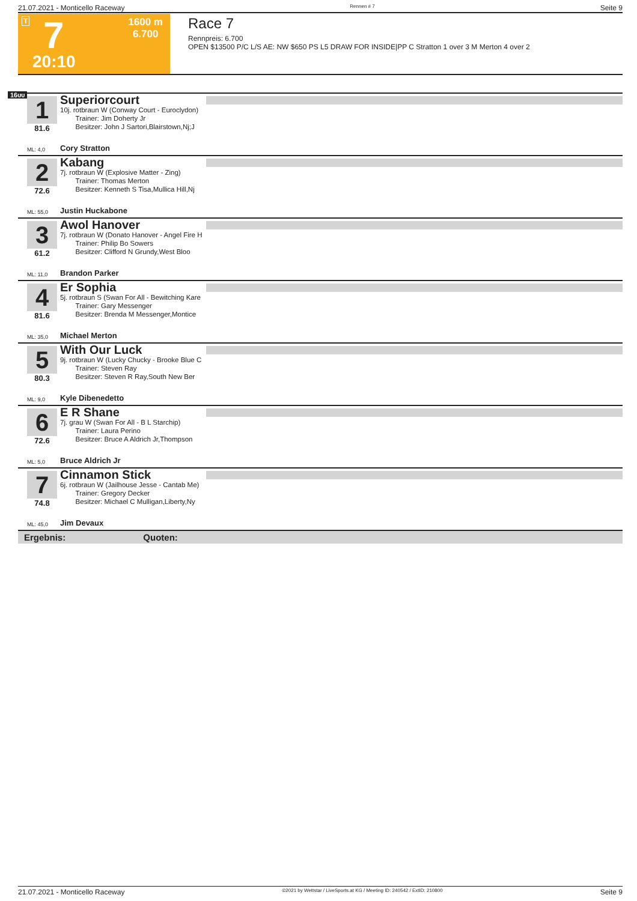21.07.2021 - Monticello Raceway Rennen # 7 Seite 9
T 7
1600 m
6.700
20:10
Race 7
Rennpreis: 6.700
OPEN $13500 P/C L/S AE: NW $650 PS L5 DRAW FOR INSIDE|PP C Stratton 1 over 3 M Merton 4 over 2
1600
1
81.6
Superiorcourt
10j. rotbraun W (Conway Court - Euroclydon)
Trainer: Jim Doherty Jr
Besitzer: John J Sartori,Blairstown,Nj;J
ML: 4,0 Cory Stratton
2
72.6
Kabang
7j. rotbraun W (Explosive Matter - Zing)
Trainer: Thomas Merton
Besitzer: Kenneth S Tisa,Mullica Hill,Nj
ML: 55,0 Justin Huckabone
3
61.2
Awol Hanover
7j. rotbraun W (Donato Hanover - Angel Fire H
Trainer: Philip Bo Sowers
Besitzer: Clifford N Grundy,West Bloo
ML: 11,0 Brandon Parker
4
81.6
Er Sophia
5j. rotbraun S (Swan For All - Bewitching Kare
Trainer: Gary Messenger
Besitzer: Brenda M Messenger,Montice
ML: 35,0 Michael Merton
5
80.3
With Our Luck
9j. rotbraun W (Lucky Chucky - Brooke Blue C
Trainer: Steven Ray
Besitzer: Steven R Ray,South New Ber
ML: 9,0 Kyle Dibenedetto
6
72.6
E R Shane
7j. grau W (Swan For All - B L Starchip)
Trainer: Laura Perino
Besitzer: Bruce A Aldrich Jr,Thompson
ML: 5,0 Bruce Aldrich Jr
7
74.8
Cinnamon Stick
6j. rotbraun W (Jailhouse Jesse - Cantab Me)
Trainer: Gregory Decker
Besitzer: Michael C Mulligan,Liberty,Ny
ML: 45,0 Jim Devaux
Ergebnis: Quoten:
21.07.2021 - Monticello Raceway ©2021 by Wettstar / LiveSports.at KG / Meeting ID: 240542 / ExtID: 210800 Seite 9